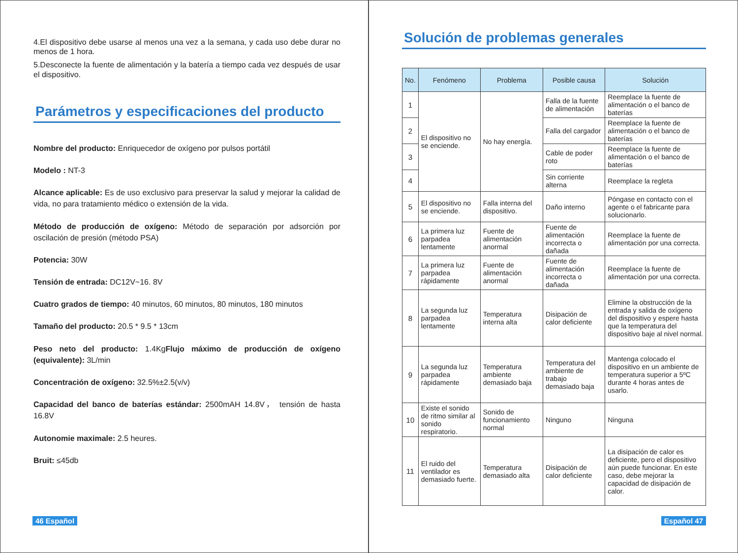4.El dispositivo debe usarse al menos una vez a la semana, y cada uso debe durar no menos de 1 hora.
5.Desconecte la fuente de alimentación y la batería a tiempo cada vez después de usar el dispositivo.
Parámetros y especificaciones del producto
Nombre del producto: Enriquecedor de oxígeno por pulsos portátil
Modelo : NT-3
Alcance aplicable: Es de uso exclusivo para preservar la salud y mejorar la calidad de vida, no para tratamiento médico o extensión de la vida.
Método de producción de oxígeno: Método de separación por adsorción por oscilación de presión (método PSA)
Potencia: 30W
Tensión de entrada: DC12V~16. 8V
Cuatro grados de tiempo: 40 minutos, 60 minutos, 80 minutos, 180 minutos
Tamaño del producto: 20.5 * 9.5 * 13cm
Peso neto del producto: 1.4KgFlujo máximo de producción de oxígeno (equivalente): 3L/min
Concentración de oxígeno: 32.5%±2.5(v/v)
Capacidad del banco de baterías estándar: 2500mAH 14.8V， tensión de hasta 16.8V
Autonomie maximale: 2.5 heures.
Bruit: ≤45db
46 Español
Solución de problemas generales
| No. | Fenómeno | Problema | Posible causa | Solución |
| --- | --- | --- | --- | --- |
| 1 | El dispositivo no se enciende. | No hay energía. | Falla de la fuente de alimentación | Reemplace la fuente de alimentación o el banco de baterías |
| 2 | | | Falla del cargador | Reemplace la fuente de alimentación o el banco de baterías |
| 3 | | | Cable de poder roto | Reemplace la fuente de alimentación o el banco de baterías |
| 4 | | | Sin corriente alterna | Reemplace la regleta |
| 5 | El dispositivo no se enciende. | Falla interna del dispositivo. | Daño interno | Póngase en contacto con el agente o el fabricante para solucionarlo. |
| 6 | La primera luz parpadea lentamente | Fuente de alimentación anormal | Fuente de alimentación incorrecta o dañada | Reemplace la fuente de alimentación por una correcta. |
| 7 | La primera luz parpadea rápidamente | Fuente de alimentación anormal | Fuente de alimentación incorrecta o dañada | Reemplace la fuente de alimentación por una correcta. |
| 8 | La segunda luz parpadea lentamente | Temperatura interna alta | Disipación de calor deficiente | Elimine la obstrucción de la entrada y salida de oxígeno del dispositivo y espere hasta que la temperatura del dispositivo baje al nivel normal. |
| 9 | La segunda luz parpadea rápidamente | Temperatura ambiente demasiado baja | Temperatura del ambiente de trabajo demasiado baja | Mantenga colocado el dispositivo en un ambiente de temperatura superior a 5ºC durante 4 horas antes de usarlo. |
| 10 | Existe el sonido de ritmo similar al sonido respiratorio. | Sonido de funcionamiento normal | Ninguno | Ninguna |
| 11 | El ruido del ventilador es demasiado fuerte. | Temperatura demasiado alta | Disipación de calor deficiente | La disipación de calor es deficiente, pero el dispositivo aún puede funcionar. En este caso, debe mejorar la capacidad de disipación de calor. |
Español 47